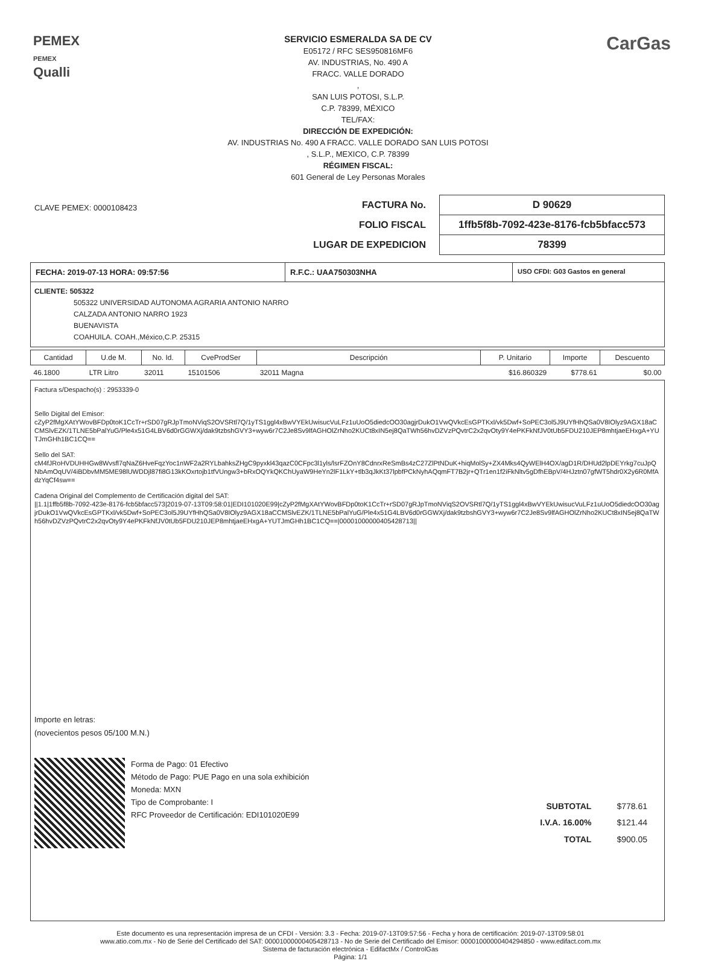PEMEX
PEMEX
Qualli
SERVICIO ESMERALDA SA DE CV
E05172 / RFC SES950816MF6
AV. INDUSTRIAS, No. 490 A
FRACC. VALLE DORADO
,
SAN LUIS POTOSI, S.L.P.
C.P. 78399, MÉXICO
TEL/FAX:
DIRECCIÓN DE EXPEDICIÓN:
AV. INDUSTRIAS No. 490 A FRACC. VALLE DORADO SAN LUIS POTOSI
, S.L.P., MEXICO, C.P. 78399
RÉGIMEN FISCAL:
601 General de Ley Personas Morales
CarGas
CLAVE PEMEX: 0000108423
| FACTURA No. | D 90629 |
| FOLIO FISCAL | 1ffb5f8b-7092-423e-8176-fcb5bfacc573 |
| LUGAR DE EXPEDICION | 78399 |
FECHA: 2019-07-13 HORA: 09:57:56
R.F.C.: UAA750303NHA
USO CFDI: G03 Gastos en general
CLIENTE: 505322
505322 UNIVERSIDAD AUTONOMA AGRARIA ANTONIO NARRO
CALZADA ANTONIO NARRO 1923
BUENAVISTA
COAHUILA. COAH.,México,C.P. 25315
| Cantidad | U.de M. | No. Id. | CveProdSer | Descripción | P. Unitario | Importe | Descuento |
| --- | --- | --- | --- | --- | --- | --- | --- |
| 46.1800 | LTR Litro | 32011 | 15101506 | 32011 Magna | $16.860329 | $778.61 | $0.00 |
Factura s/Despacho(s) : 2953339-0
Sello Digital del Emisor:
cZyP2fMgXAtYWovBFDp0toK1CcTr+rSD07gRJpTmoNViqS2OVSRtl7Q/1yTS1ggl4xBwVYEkUwisucVuLFz1uUoO5diedcOO30agjrDukO1VwQVkcEsGPTKxl/vk5Dwf+SoPEC3ol5J9UYfHhQSa0V8IOlyz9AGX18aCCMSlvEZK/1TLNE5bPalYuG/Ple4x51G4LBV6d0rGGWXj/dak9tzbshGVY3+wyw6r7C2Je8Sv9lfAGHOlZrNho2KUCt8xIN5ej8QaTWh56hvDZVzPQvtrC2x2qvOty9Y4ePKFkNfJV0tUb5FDU210JEP8mhtjaeEHxgA+YUTJmGHh1BC1CQ==
Sello del SAT:
cM4fJRoHVDUHHGw8Wvsfl7qNaZ6HveFqzYoc1nWF2a2RYLbahksZHgC9pyxkl43qazC0CFpc3l1yls/lsrFZOnY8CdnrxReSmBs4zC27ZlPtNDuK+hiqMolSy+ZX4Mks4QyWElH4OX/agD1R/DHUd2lpDEYrkg7cuJpQNbAmOqUV/4iBDbvMM5ME98lUWDDjl87fi8G13kKOxrtojb1tfVUngw3+bRxOQYkQKChUyaW9HeYn2lF1LkY+tlb3qJkKt37lpbfPCkNyhAQqmFT7B2jr+QTr1en1f2iFkNltv5gDfhEBpV/4HJztn07gfWT5hdr0X2y6R0MfAdzYqCf4sw==
Cadena Original del Complemento de Certificación digital del SAT:
||1.1|1ffb5f8b-7092-423e-8176-fcb5bfacc573|2019-07-13T09:58:01|EDI101020E99|cZyP2fMgXAtYWovBFDp0toK1CcTr+rSD07gRJpTmoNViqS2OVSRtl7Q/1yTS1ggl4xBwVYEkUwisucVuLFz1uUoO5diedcOO30agjrDukO1VwQVkcEsGPTKxl/vk5Dwf+SoPEC3ol5J9UYfHhQSa0V8IOlyz9AGX18aCCMSlvEZK/1TLNE5bPalYuG/Ple4x51G4LBV6d0rGGWXj/dak9tzbshGVY3+wyw6r7C2Je8Sv9lfAGHOlZrNho2KUCt8xIN5ej8QaTWh56hvDZVzPQvtrC2x2qvOty9Y4ePKFkNfJV0tUb5FDU210JEP8mhtjaeEHxgA+YUTJmGHh1BC1CQ==|00001000000405428713||
Importe en letras:
(novecientos pesos 05/100 M.N.)
Forma de Pago: 01 Efectivo
Método de Pago: PUE Pago en una sola exhibición
Moneda: MXN
Tipo de Comprobante: I
RFC Proveedor de Certificación: EDI101020E99
| SUBTOTAL | $778.61 |
| I.V.A. 16.00% | $121.44 |
| TOTAL | $900.05 |
Este documento es una representación impresa de un CFDI - Versión: 3.3 - Fecha: 2019-07-13T09:57:56 - Fecha y hora de certificación: 2019-07-13T09:58:01
www.atio.com.mx - No de Serie del Certificado del SAT: 00001000000405428713 - No de Serie del Certificado del Emisor: 00001000000404294850 - www.edifact.com.mx
Sistema de facturación electrónica - EdifactMx / ControlGas
Página: 1/1